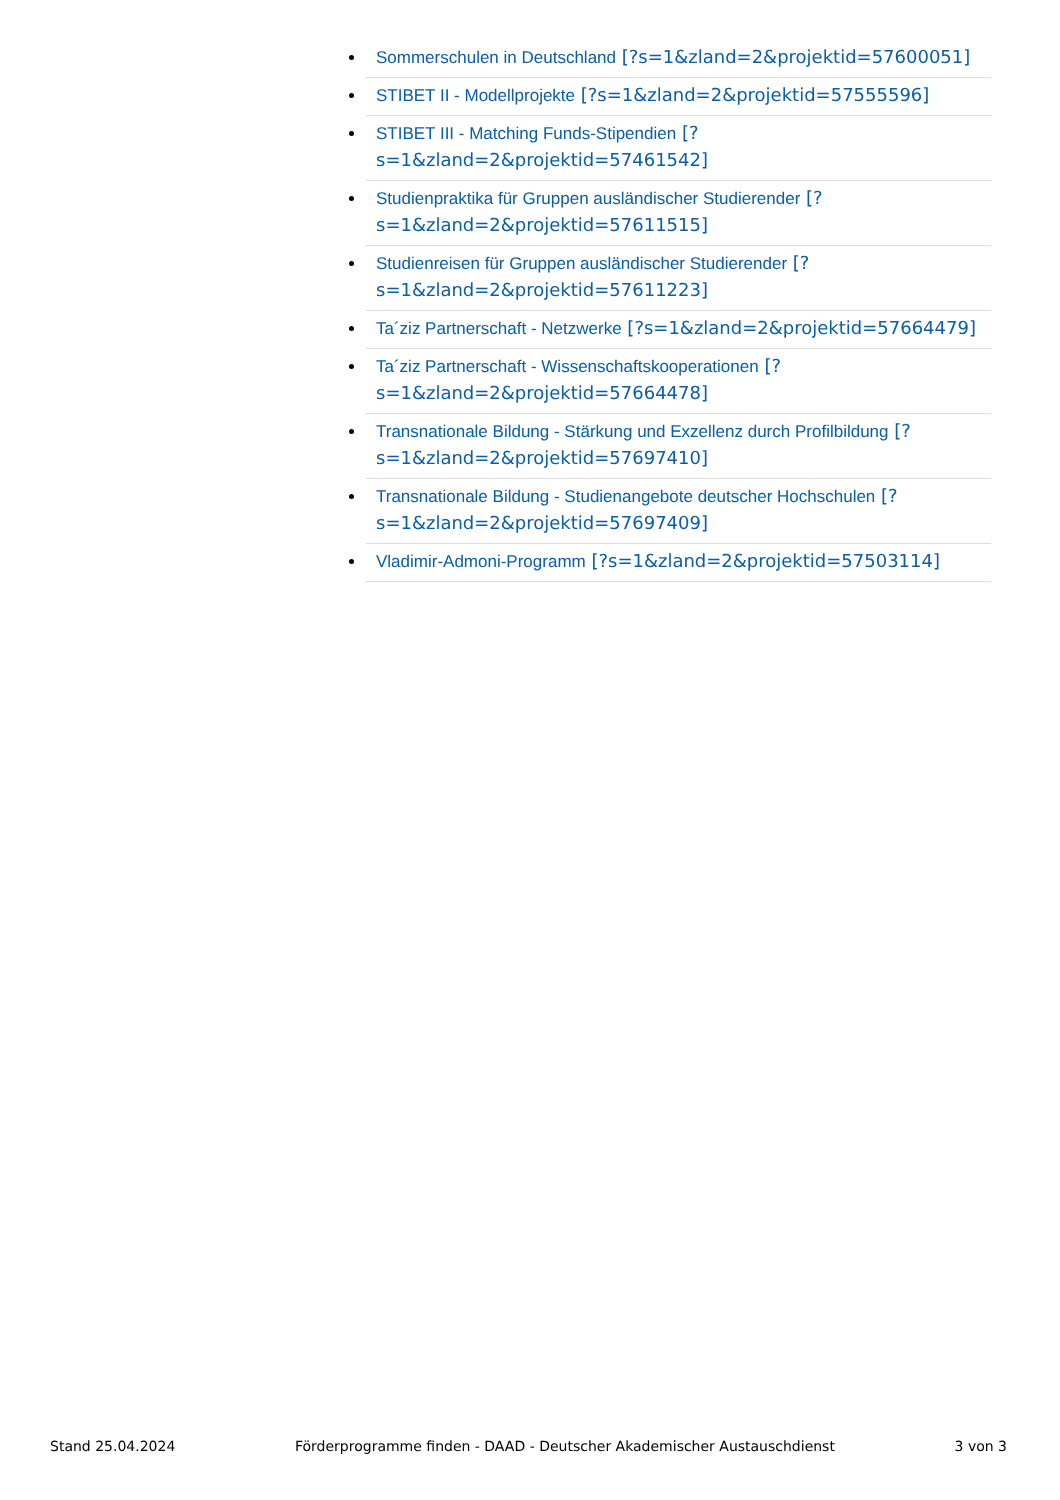Sommerschulen in Deutschland [?s=1&zland=2&projektid=57600051]
STIBET II - Modellprojekte [?s=1&zland=2&projektid=57555596]
STIBET III - Matching Funds-Stipendien [?s=1&zland=2&projektid=57461542]
Studienpraktika für Gruppen ausländischer Studierender [?s=1&zland=2&projektid=57611515]
Studienreisen für Gruppen ausländischer Studierender [?s=1&zland=2&projektid=57611223]
Ta´ziz Partnerschaft - Netzwerke [?s=1&zland=2&projektid=57664479]
Ta´ziz Partnerschaft - Wissenschaftskooperationen [?s=1&zland=2&projektid=57664478]
Transnationale Bildung - Stärkung und Exzellenz durch Profilbildung [?s=1&zland=2&projektid=57697410]
Transnationale Bildung - Studienangebote deutscher Hochschulen [?s=1&zland=2&projektid=57697409]
Vladimir-Admoni-Programm [?s=1&zland=2&projektid=57503114]
Stand 25.04.2024 Förderprogramme finden - DAAD - Deutscher Akademischer Austauschdienst 3 von 3